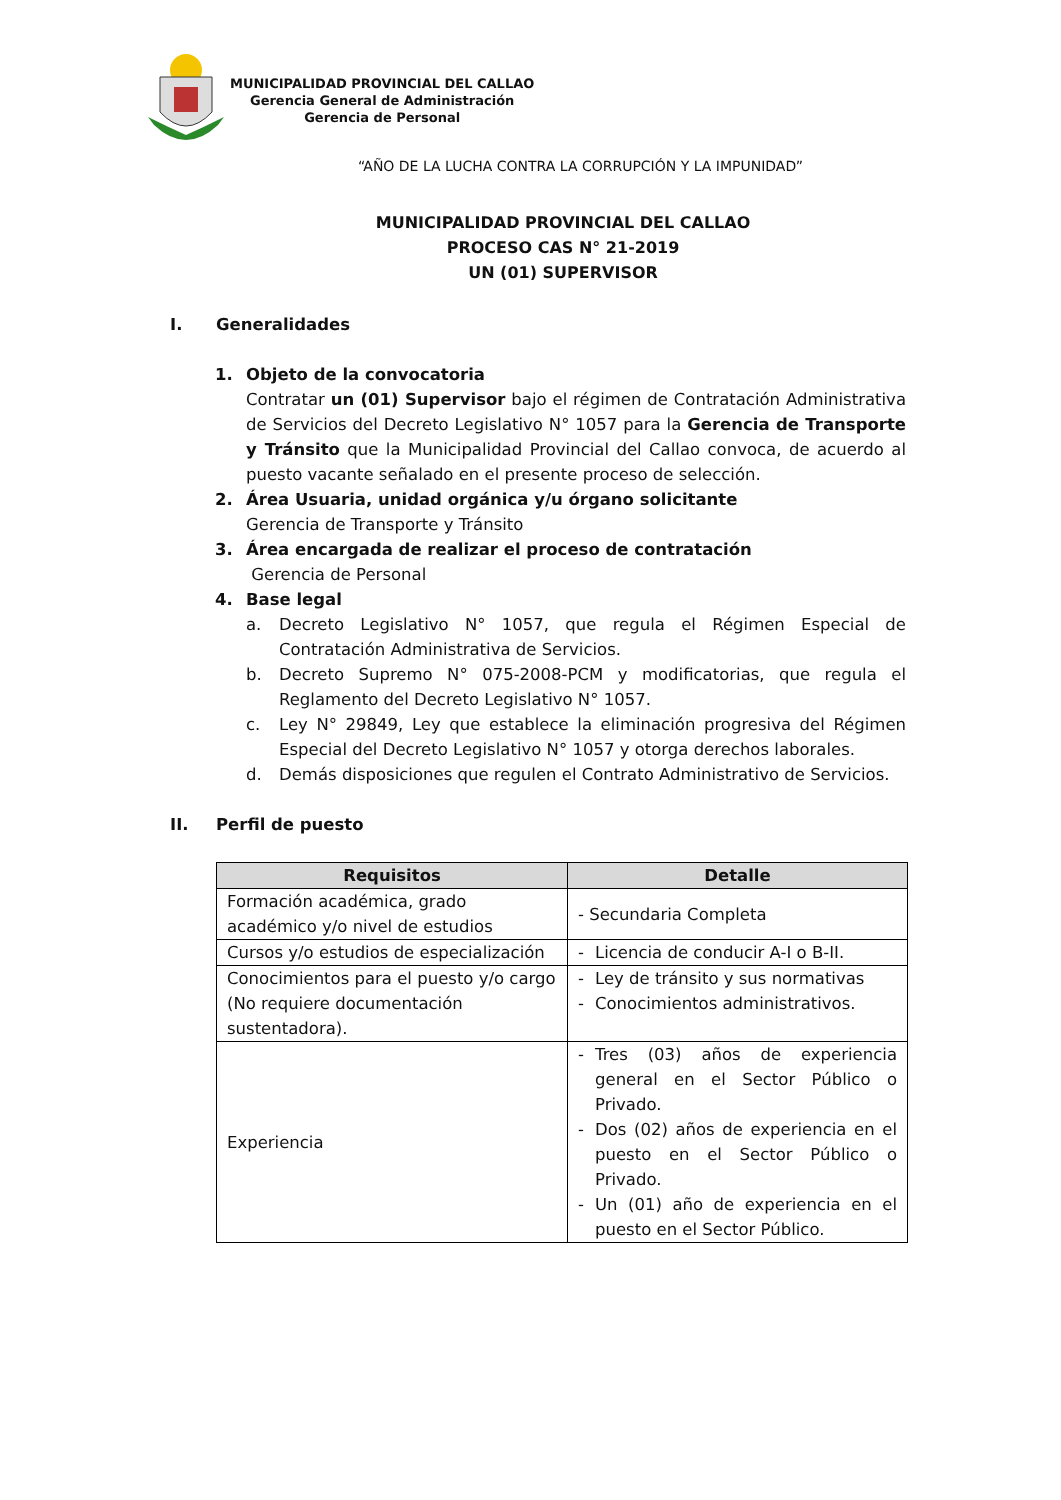MUNICIPALIDAD PROVINCIAL DEL CALLAO
Gerencia General de Administración
Gerencia de Personal
“AÑO DE LA LUCHA CONTRA LA CORRUPCIÓN Y LA IMPUNIDAD”
MUNICIPALIDAD PROVINCIAL DEL CALLAO
PROCESO CAS N° 21-2019
UN (01) SUPERVISOR
I. Generalidades
1. Objeto de la convocatoria
Contratar un (01) Supervisor bajo el régimen de Contratación Administrativa de Servicios del Decreto Legislativo N° 1057 para la Gerencia de Transporte y Tránsito que la Municipalidad Provincial del Callao convoca, de acuerdo al puesto vacante señalado en el presente proceso de selección.
2. Área Usuaria, unidad orgánica y/u órgano solicitante
Gerencia de Transporte y Tránsito
3. Área encargada de realizar el proceso de contratación
Gerencia de Personal
4. Base legal
a. Decreto Legislativo N° 1057, que regula el Régimen Especial de Contratación Administrativa de Servicios.
b. Decreto Supremo N° 075-2008-PCM y modificatorias, que regula el Reglamento del Decreto Legislativo N° 1057.
c. Ley N° 29849, Ley que establece la eliminación progresiva del Régimen Especial del Decreto Legislativo N° 1057 y otorga derechos laborales.
d. Demás disposiciones que regulen el Contrato Administrativo de Servicios.
II. Perfil de puesto
| Requisitos | Detalle |
| --- | --- |
| Formación académica, grado académico y/o nivel de estudios | - Secundaria Completa |
| Cursos y/o estudios de especialización | - Licencia de conducir A-I o B-II. |
| Conocimientos para el puesto y/o cargo (No requiere documentación sustentadora). | - Ley de tránsito y sus normativas - Conocimientos administrativos. |
| Experiencia | - Tres (03) años de experiencia general en el Sector Público o Privado. - Dos (02) años de experiencia en el puesto en el Sector Público o Privado. - Un (01) año de experiencia en el puesto en el Sector Público. |